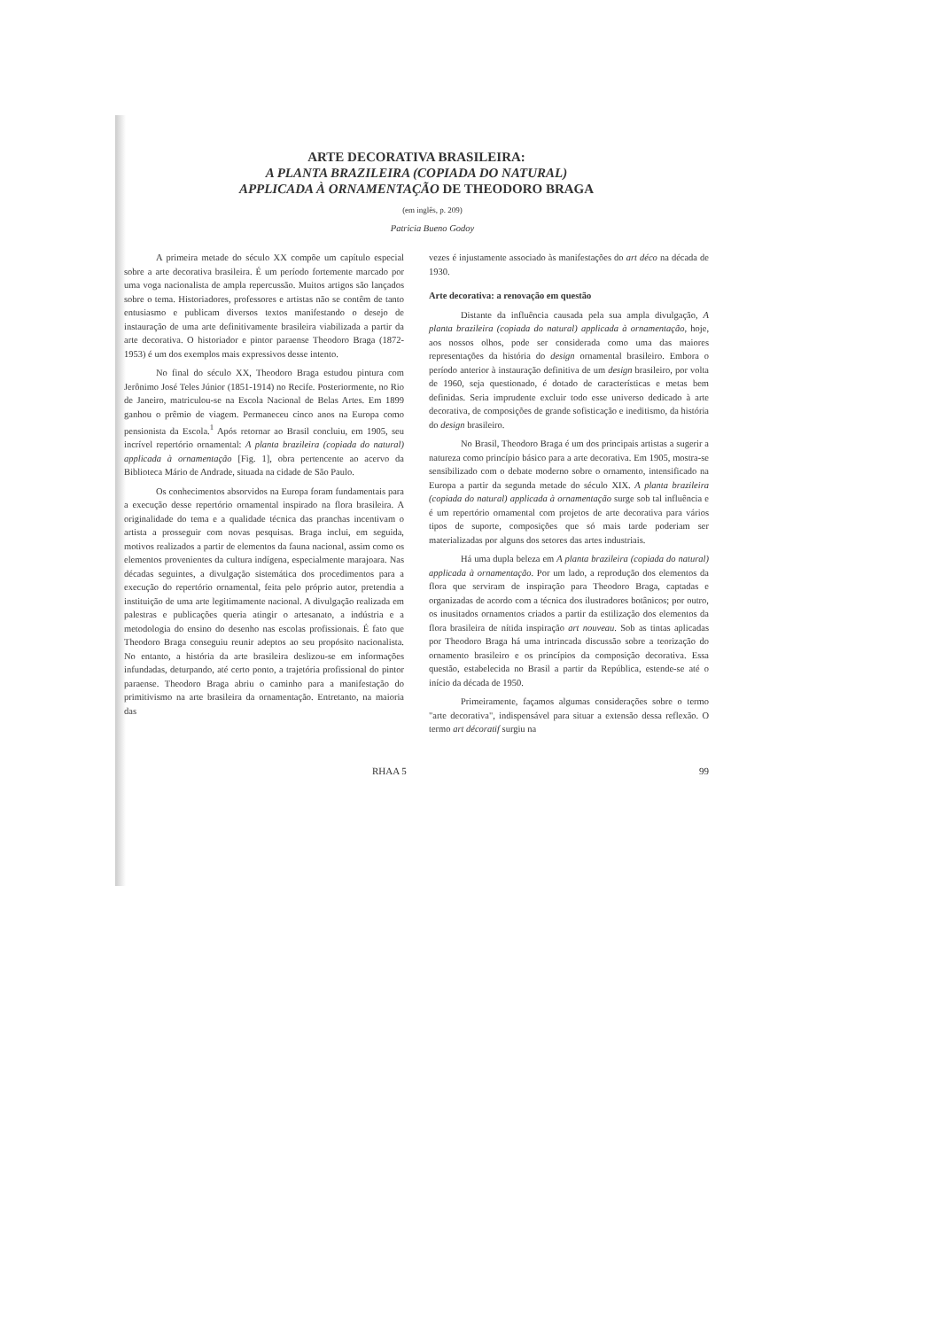ARTE DECORATIVA BRASILEIRA:
A PLANTA BRAZILEIRA (COPIADA DO NATURAL)
APPLICADA À ORNAMENTAÇÃO DE THEODORO BRAGA
(em inglês, p. 209)
Patricia Bueno Godoy
A primeira metade do século XX compõe um capítulo especial sobre a arte decorativa brasileira. É um período fortemente marcado por uma voga nacionalista de ampla repercussão. Muitos artigos são lançados sobre o tema. Historiadores, professores e artistas não se contêm de tanto entusiasmo e publicam diversos textos manifestando o desejo de instauração de uma arte definitivamente brasileira viabilizada a partir da arte decorativa. O historiador e pintor paraense Theodoro Braga (1872-1953) é um dos exemplos mais expressivos desse intento.
No final do século XX, Theodoro Braga estudou pintura com Jerônimo José Teles Júnior (1851-1914) no Recife. Posteriormente, no Rio de Janeiro, matriculou-se na Escola Nacional de Belas Artes. Em 1899 ganhou o prêmio de viagem. Permaneceu cinco anos na Europa como pensionista da Escola.<sup>1</sup> Após retornar ao Brasil concluiu, em 1905, seu incrível repertório ornamental: A planta brazileira (copiada do natural) applicada à ornamentação [Fig. 1], obra pertencente ao acervo da Biblioteca Mário de Andrade, situada na cidade de São Paulo.
Os conhecimentos absorvidos na Europa foram fundamentais para a execução desse repertório ornamental inspirado na flora brasileira. A originalidade do tema e a qualidade técnica das pranchas incentivam o artista a prosseguir com novas pesquisas. Braga inclui, em seguida, motivos realizados a partir de elementos da fauna nacional, assim como os elementos provenientes da cultura indígena, especialmente marajoara. Nas décadas seguintes, a divulgação sistemática dos procedimentos para a execução do repertório ornamental, feita pelo próprio autor, pretendia a instituição de uma arte legitimamente nacional. A divulgação realizada em palestras e publicações queria atingir o artesanato, a indústria e a metodologia do ensino do desenho nas escolas profissionais. É fato que Theodoro Braga conseguiu reunir adeptos ao seu propósito nacionalista. No entanto, a história da arte brasileira deslizou-se em informações infundadas, deturpando, até certo ponto, a trajetória profissional do pintor paraense. Theodoro Braga abriu o caminho para a manifestação do primitivismo na arte brasileira da ornamentação. Entretanto, na maioria das
vezes é injustamente associado às manifestações do art déco na década de 1930.
Arte decorativa: a renovação em questão
Distante da influência causada pela sua ampla divulgação, A planta brazileira (copiada do natural) applicada à ornamentação, hoje, aos nossos olhos, pode ser considerada como uma das maiores representações da história do design ornamental brasileiro. Embora o período anterior à instauração definitiva de um design brasileiro, por volta de 1960, seja questionado, é dotado de características e metas bem definidas. Seria imprudente excluir todo esse universo dedicado à arte decorativa, de composições de grande sofisticação e ineditismo, da história do design brasileiro.
No Brasil, Theodoro Braga é um dos principais artistas a sugerir a natureza como princípio básico para a arte decorativa. Em 1905, mostra-se sensibilizado com o debate moderno sobre o ornamento, intensificado na Europa a partir da segunda metade do século XIX. A planta brazileira (copiada do natural) applicada à ornamentação surge sob tal influência e é um repertório ornamental com projetos de arte decorativa para vários tipos de suporte, composições que só mais tarde poderiam ser materializadas por alguns dos setores das artes industriais.
Há uma dupla beleza em A planta brazileira (copiada do natural) applicada à ornamentação. Por um lado, a reprodução dos elementos da flora que serviram de inspiração para Theodoro Braga, captadas e organizadas de acordo com a técnica dos ilustradores botânicos; por outro, os inusitados ornamentos criados a partir da estilização dos elementos da flora brasileira de nítida inspiração art nouveau. Sob as tintas aplicadas por Theodoro Braga há uma intrincada discussão sobre a teorização do ornamento brasileiro e os princípios da composição decorativa. Essa questão, estabelecida no Brasil a partir da República, estende-se até o início da década de 1950.
Primeiramente, façamos algumas considerações sobre o termo "arte decorativa", indispensável para situar a extensão dessa reflexão. O termo art décoratif surgiu na
RHAA 5 99